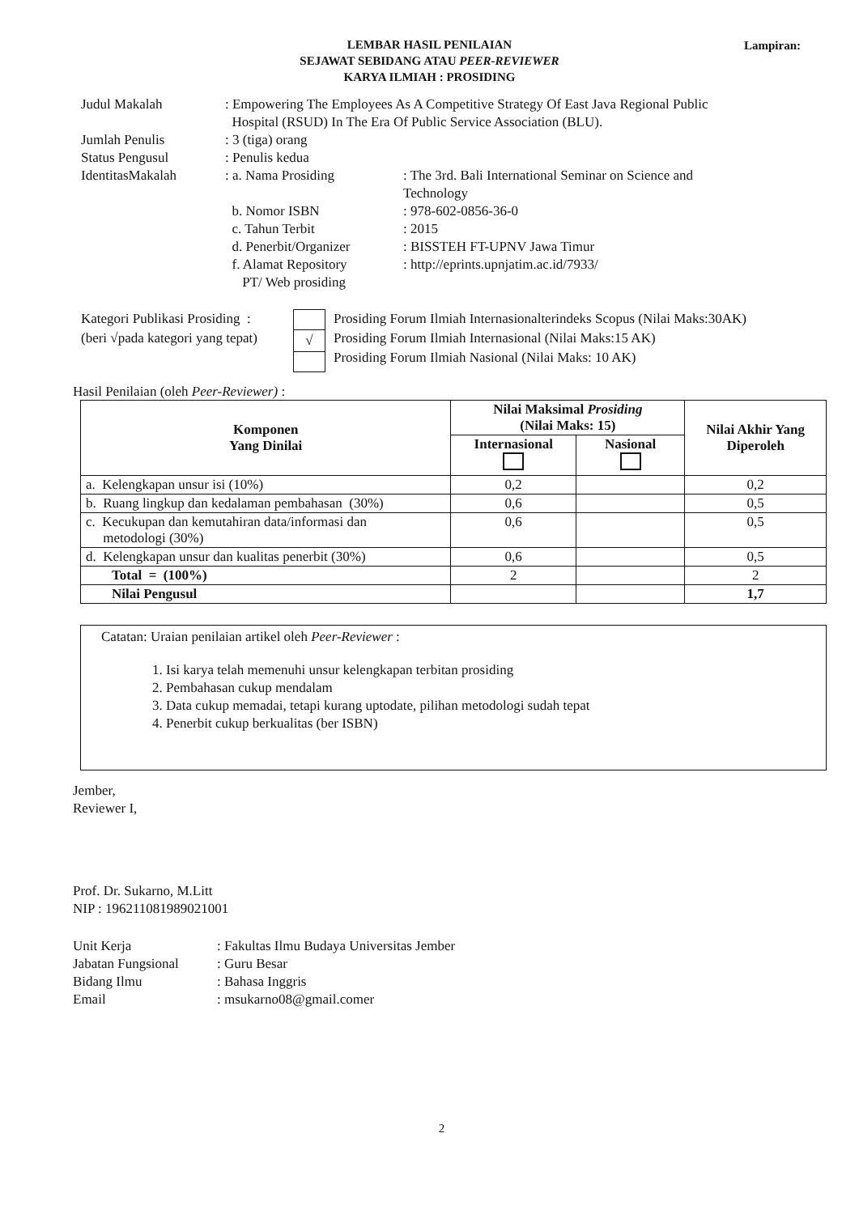LEMBAR HASIL PENILAIAN
SEJAWAT SEBIDANG ATAU PEER-REVIEWER
KARYA ILMIAH : PROSIDING
Lampiran:
| Judul Makalah | : Empowering The Employees As A Competitive Strategy Of East Java Regional Public Hospital (RSUD) In The Era Of Public Service Association (BLU). | |
| Jumlah Penulis | : 3 (tiga) orang | |
| Status Pengusul | : Penulis kedua | |
| IdentitasMakalah | : a. Nama Prosiding | : The 3rd. Bali International Seminar on Science and Technology |
| | b. Nomor ISBN | : 978-602-0856-36-0 |
| | c. Tahun Terbit | : 2015 |
| | d. Penerbit/Organizer | : BISSTEH FT-UPNV Jawa Timur |
| | f. Alamat Repository PT/ Web prosiding | : http://eprints.upnjatim.ac.id/7933/ |
Kategori Publikasi Prosiding :
(beri √pada kategori yang tepat)
| √ |
Prosiding Forum Ilmiah Internasionalterindeks Scopus (Nilai Maks:30AK)
Prosiding Forum Ilmiah Internasional (Nilai Maks:15 AK)
Prosiding Forum Ilmiah Nasional (Nilai Maks: 10 AK)
Hasil Penilaian (oleh Peer-Reviewer) :
| Komponen Yang Dinilai | Nilai Maksimal Prosiding (Nilai Maks: 15) | | Nilai Akhir Yang Diperoleh |
| --- | --- | --- | --- |
| | Internasional | Nasional | |
| a. Kelengkapan unsur isi (10%) | 0,2 | | 0,2 |
| b. Ruang lingkup dan kedalaman pembahasan (30%) | 0,6 | | 0,5 |
| c. Kecukupan dan kemutahiran data/informasi dan metodologi (30%) | 0,6 | | 0,5 |
| d. Kelengkapan unsur dan kualitas penerbit (30%) | 0,6 | | 0,5 |
| Total = (100%) | 2 | | 2 |
| Nilai Pengusul | | | 1,7 |
Catatan: Uraian penilaian artikel oleh Peer-Reviewer :
1. Isi karya telah memenuhi unsur kelengkapan terbitan prosiding
2. Pembahasan cukup mendalam
3. Data cukup memadai, tetapi kurang uptodate, pilihan metodologi sudah tepat
4. Penerbit cukup berkualitas (ber ISBN)
Jember,
Reviewer I,
Prof. Dr. Sukarno, M.Litt
NIP : 196211081989021001
| Unit Kerja | : Fakultas Ilmu Budaya Universitas Jember |
| Jabatan Fungsional | : Guru Besar |
| Bidang Ilmu | : Bahasa Inggris |
| Email | : msukarno08@gmail.comer |
2